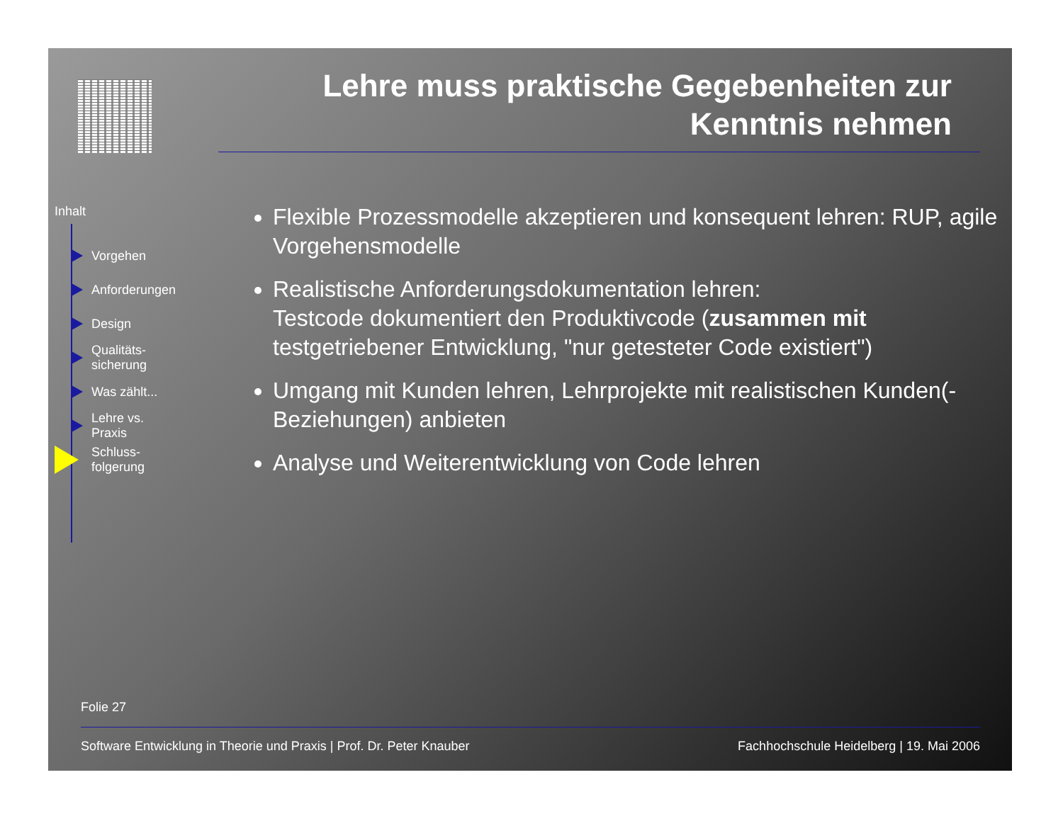Lehre muss praktische Gegebenheiten zur Kenntnis nehmen
Inhalt
Vorgehen
Anforderungen
Design
Qualitäts-
sicherung
Was zählt...
Lehre vs.
Praxis
Schluss-
folgerung
Flexible Prozessmodelle akzeptieren und konsequent lehren: RUP, agile Vorgehensmodelle
Realistische Anforderungsdokumentation lehren:
Testcode dokumentiert den Produktivcode (zusammen mit testgetriebener Entwicklung, "nur getesteter Code existiert")
Umgang mit Kunden lehren, Lehrprojekte mit realistischen Kunden(-Beziehungen) anbieten
Analyse und Weiterentwicklung von Code lehren
Folie 27
Software Entwicklung in Theorie und Praxis | Prof. Dr. Peter Knauber Fachhochschule Heidelberg | 19. Mai 2006